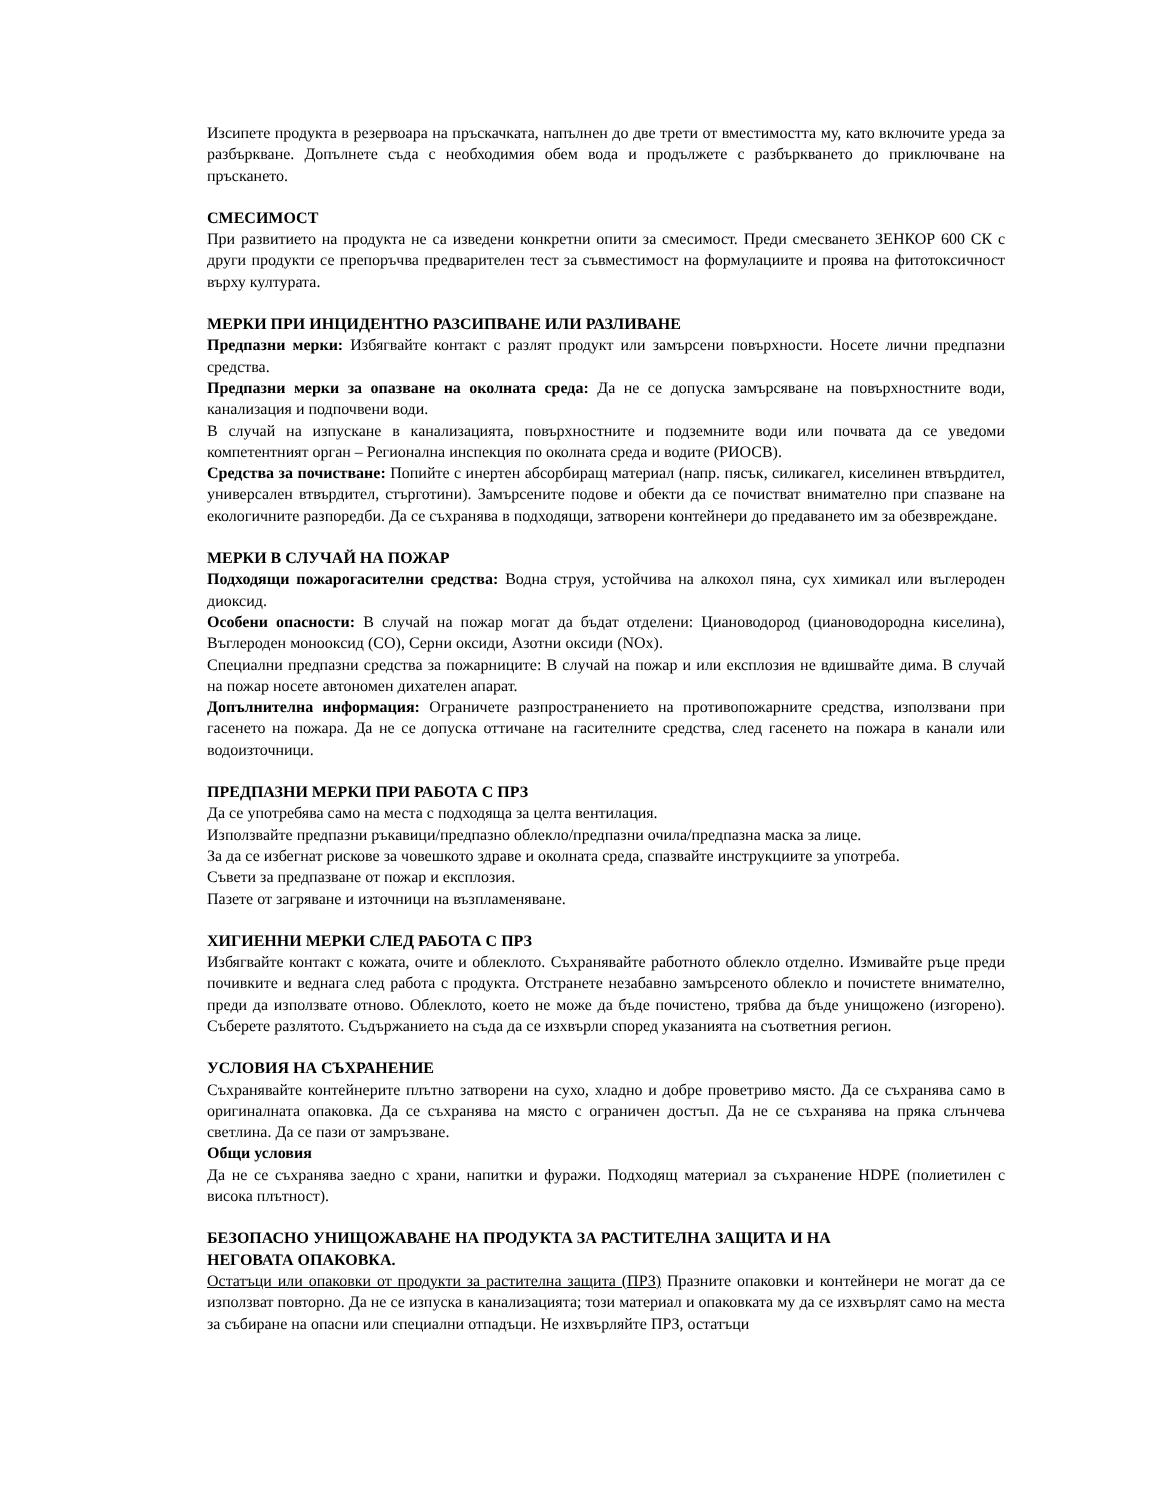Изсипете продукта в резервоара на пръскачката, напълнен до две трети от вместимостта му, като включите уреда за разбъркване. Допълнете съда с необходимия обем вода и продължете с разбъркването до приключване на пръскането.
СМЕСИМОСТ
При развитието на продукта не са изведени конкретни опити за смесимост. Преди смесването ЗЕНКОР 600 СК с други продукти се препоръчва предварителен тест за съвместимост на формулациите и проява на фитотоксичност върху културата.
МЕРКИ ПРИ ИНЦИДЕНТНО РАЗСИПВАНЕ ИЛИ РАЗЛИВАНЕ
Предпазни мерки: Избягвайте контакт с разлят продукт или замърсени повърхности. Носете лични предпазни средства.
Предпазни мерки за опазване на околната среда: Да не се допуска замърсяване на повърхностните води, канализация и подпочвени води.
В случай на изпускане в канализацията, повърхностните и подземните води или почвата да се уведоми компетентният орган – Регионална инспекция по околната среда и водите (РИОСВ).
Средства за почистване: Попийте с инертен абсорбиращ материал (напр. пясък, силикагел, киселинен втвърдител, универсален втвърдител, стърготини). Замърсените подове и обекти да се почистват внимателно при спазване на екологичните разпоредби. Да се съхранява в подходящи, затворени контейнери до предаването им за обезвреждане.
МЕРКИ В СЛУЧАЙ НА ПОЖАР
Подходящи пожарогасителни средства: Водна струя, устойчива на алкохол пяна, сух химикал или въглероден диоксид.
Особени опасности: В случай на пожар могат да бъдат отделени: Циановодород (циановодородна киселина), Въглероден монооксид (CO), Серни оксиди, Азотни оксиди (NOx).
Специални предпазни средства за пожарниците: В случай на пожар и или експлозия не вдишвайте дима. В случай на пожар носете автономен дихателен апарат.
Допълнителна информация: Ограничете разпространението на противопожарните средства, използвани при гасенето на пожара. Да не се допуска оттичане на гасителните средства, след гасенето на пожара в канали или водоизточници.
ПРЕДПАЗНИ МЕРКИ ПРИ РАБОТА С ПРЗ
Да се употребява само на места с подходяща за целта вентилация.
Използвайте предпазни ръкавици/предпазно облекло/предпазни очила/предпазна маска за лице.
За да се избегнат рискове за човешкото здраве и околната среда, спазвайте инструкциите за употреба.
Съвети за предпазване от пожар и експлозия.
Пазете от загряване и източници на възпламеняване.
ХИГИЕННИ МЕРКИ СЛЕД РАБОТА С ПРЗ
Избягвайте контакт с кожата, очите и облеклото. Съхранявайте работното облекло отделно. Измивайте ръце преди почивките и веднага след работа с продукта. Отстранете незабавно замърсеното облекло и почистете внимателно, преди да използвате отново. Облеклото, което не може да бъде почистено, трябва да бъде унищожено (изгорено). Съберете разлятото. Съдържанието на съда да се изхвърли според указанията на съответния регион.
УСЛОВИЯ НА СЪХРАНЕНИЕ
Съхранявайте контейнерите плътно затворени на сухо, хладно и добре проветриво място. Да се съхранява само в оригиналната опаковка. Да се съхранява на място с ограничен достъп. Да не се съхранява на пряка слънчева светлина. Да се пази от замръзване.
Общи условия
Да не се съхранява заедно с храни, напитки и фуражи. Подходящ материал за съхранение HDPE (полиетилен с висока плътност).
БЕЗОПАСНО УНИЩОЖАВАНЕ НА ПРОДУКТА ЗА РАСТИТЕЛНА ЗАЩИТА И НА
НЕГОВАТА ОПАКОВКА.
Остатъци или опаковки от продукти за растителна защита (ПРЗ) Празните опаковки и контейнери не могат да се използват повторно. Да не се изпуска в канализацията; този материал и опаковката му да се изхвърлят само на места за събиране на опасни или специални отпадъци. Не изхвърляйте ПРЗ, остатъци